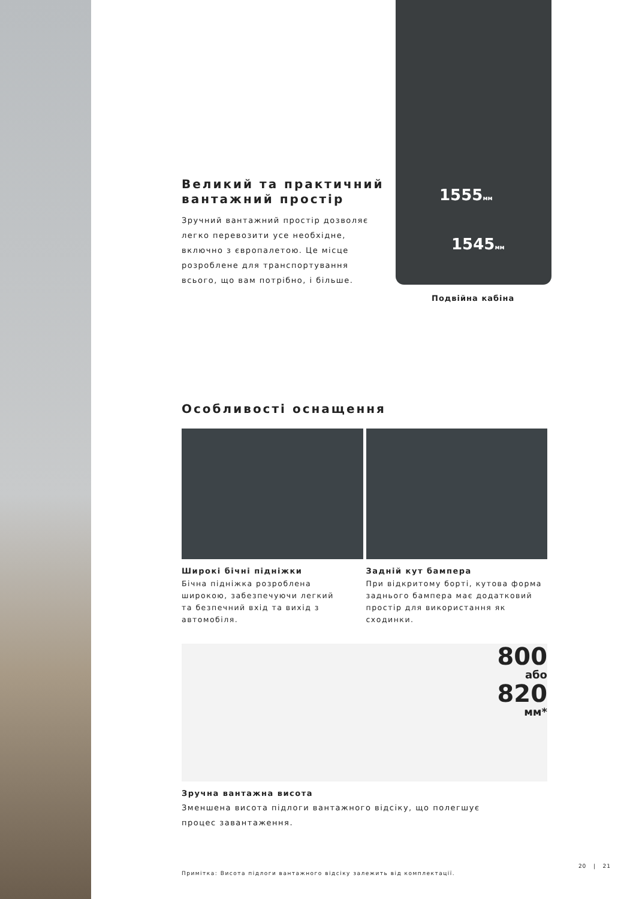1555мм
1545мм
Подвійна кабіна
Великий та практичний
вантажний простір
Зручний вантажний простір дозволяє
легко перевозити усе необхідне,
включно з європалетою. Це місце
розроблене для транспортування
всього, що вам потрібно, і більше.
Особливості оснащення
Широкі бічні підніжки
Бічна підніжка розроблена
широкою, забезпечуючи легкий
та безпечний вхід та вихід з
автомобіля.
Задній кут бампера
При відкритому борті, кутова форма
заднього бампера має додатковий
простір для використання як
сходинки.
800
або
820
мм*
Зручна вантажна висота
Зменшена висота підлоги вантажного відсіку, що полегшує
процес завантаження.
Примітка: Висота підлоги вантажного відсіку залежить від комплектації.
20 | 21